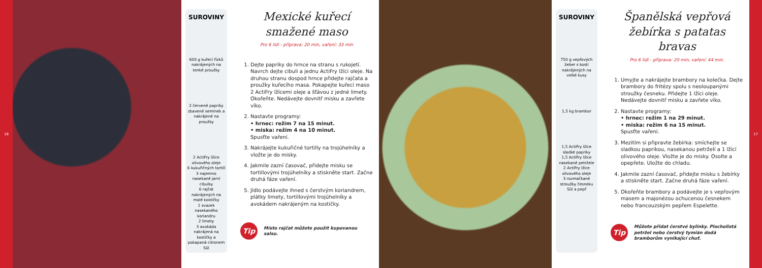16
SUROVINY
600 g kuřecí řízků nakrájených na tenké proužky
2 červené papriky zbavené semínek a nakrájené na proužky
2 ActiFry lžíce olivového oleje
6 kukuřičných tortill
3 najemno nasekané jarní cibulky
6 rajčat nakrájených na malé kostičky
1 svazek nasekaného koriandru
2 limety
3 avokáda nakrájená na kostičky a pokapaná citronem
Sůl
Mexické kuřecí smažené maso
Pro 6 lidí - příprava: 20 min, vaření: 33 min
1. Dejte papriky do hrnce na stranu s rukojetí. Navrch dejte cibuli a jednu ActiFry lžíci oleje. Na druhou stranu dospod hrnce přidejte rajčata a proužky kuřecího masa. Pokapejte kuřecí maso 2 ActiFry lžícemi oleje a šťávou z jedné limety. Okořeňte. Nedávejte dovnitř misku a zavřete víko.
2. Nastavte programy:
• hrnec: režim 7 na 15 minut.
• miska: režim 4 na 10 minut.
Spusťte vaření.
3. Nakrájejte kukuřičné tortilly na trojúhelníky a vložte je do misky.
4. Jakmile zazní časovač, přidejte misku se tortillovými trojúhelníky a stiskněte start. Začne druhá fáze vaření.
5. Jídlo podávejte ihned s čerstvým koriandrem, plátky limety, tortillovými trojúhelníky a avokádem nakrájeným na kostičky.
Tip Místo rajčat můžete použít kupovanou salsu.
SUROVINY
750 g vepřových žeber s kostí nakrájených na velké kusy
1,5 kg brambor
1,5 ActiFry lžíce sladké papriky
1,5 ActiFry lžíce nasekané petržele
2 ActiFry lžíce olivového oleje
3 rozmačkané stroužky česneku
Sůl a pepř
Španělská vepřová žebírka s patatas bravas
Pro 6 lidí - příprava: 20 min, vaření: 44 min.
1. Umyjte a nakrájejte brambory na kolečka. Dejte brambory do fritézy spolu s neoloupanými stroužky česneku. Přidejte 1 lžíci oleje. Nedávejte dovnitř misku a zavřete víko.
2. Nastavte programy:
• hrnec: režim 1 na 29 minut.
• miska: režim 6 na 15 minut.
Spusťte vaření.
3. Mezitím si připravte žebírka: smíchejte se sladkou paprikou, nasekanou petrželí a 1 lžící olivového oleje. Vložte je do misky. Osolte a opepřete. Uložte do chladu.
4. Jakmile zazní časovač, přidejte misku s žebírky a stiskněte start. Začne druhá fáze vaření.
5. Okořeňte brambory a podávejte je s vepřovým masem a majonézou ochucenou česnekem nebo francouzským pepřem Espelette.
Tip Můžete přidat čerstvé bylinky. Plocholistá petržel nebo čerstvý tymián dodá bramborům vynikající chuť.
17